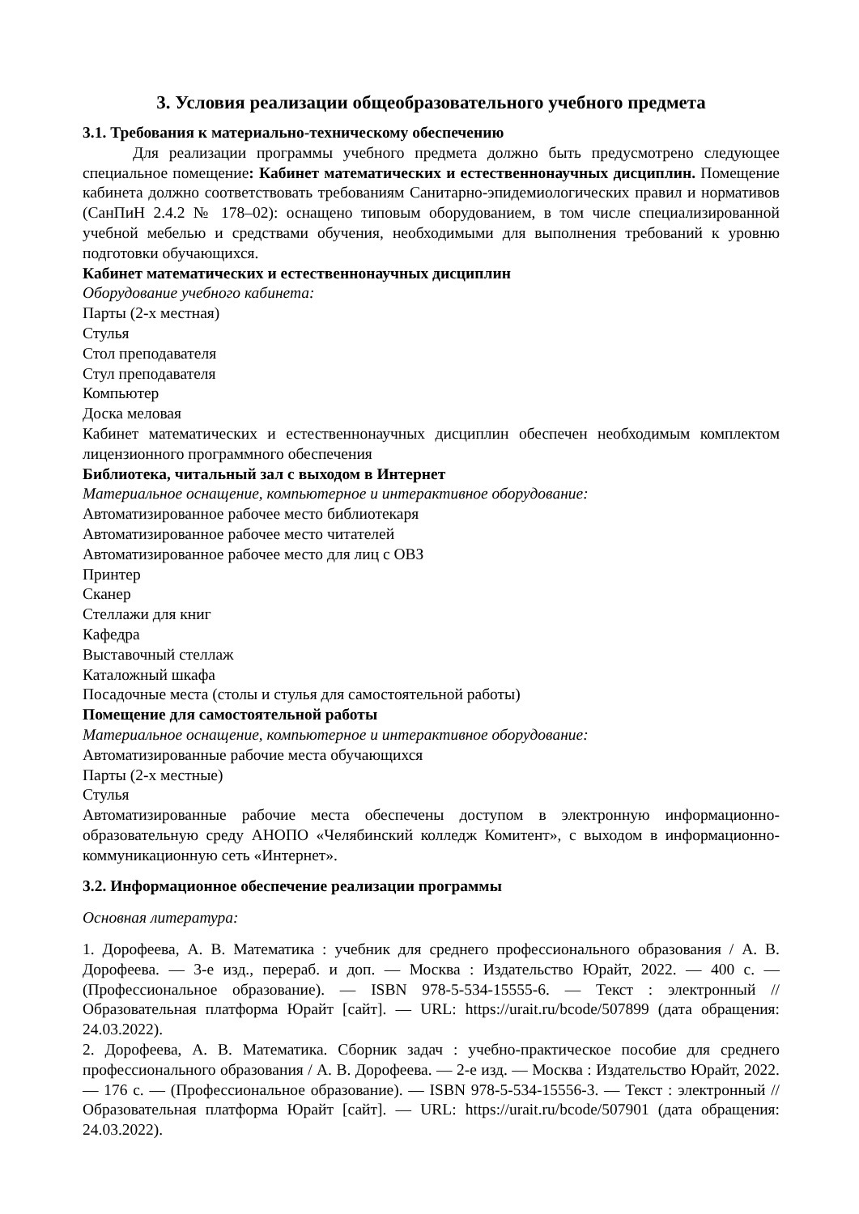3. Условия реализации общеобразовательного учебного предмета
3.1. Требования к материально-техническому обеспечению
Для реализации программы учебного предмета должно быть предусмотрено следующее специальное помещение: Кабинет математических и естественнонаучных дисциплин. Помещение кабинета должно соответствовать требованиям Санитарно-эпидемиологических правил и нормативов (СанПиН 2.4.2 № 178–02): оснащено типовым оборудованием, в том числе специализированной учебной мебелью и средствами обучения, необходимыми для выполнения требований к уровню подготовки обучающихся.
Кабинет математических и естественнонаучных дисциплин
Оборудование учебного кабинета:
Парты (2-х местная)
Стулья
Стол преподавателя
Стул преподавателя
Компьютер
Доска меловая
Кабинет математических и естественнонаучных дисциплин обеспечен необходимым комплектом лицензионного программного обеспечения
Библиотека, читальный зал с выходом в Интернет
Материальное оснащение, компьютерное и интерактивное оборудование:
Автоматизированное рабочее место библиотекаря
Автоматизированное рабочее место читателей
Автоматизированное рабочее место для лиц с ОВЗ
Принтер
Сканер
Стеллажи для книг
Кафедра
Выставочный стеллаж
Каталожный шкафа
Посадочные места (столы и стулья для самостоятельной работы)
Помещение для самостоятельной работы
Материальное оснащение, компьютерное и интерактивное оборудование:
Автоматизированные рабочие места обучающихся
Парты (2-х местные)
Стулья
Автоматизированные рабочие места обеспечены доступом в электронную информационно-образовательную среду АНОПО «Челябинский колледж Комитент», с выходом в информационно-коммуникационную сеть «Интернет».
3.2. Информационное обеспечение реализации программы
Основная литература:
1. Дорофеева, А. В. Математика : учебник для среднего профессионального образования / А. В. Дорофеева. — 3-е изд., перераб. и доп. — Москва : Издательство Юрайт, 2022. — 400 с. — (Профессиональное образование). — ISBN 978-5-534-15555-6. — Текст : электронный // Образовательная платформа Юрайт [сайт]. — URL: https://urait.ru/bcode/507899 (дата обращения: 24.03.2022).
2. Дорофеева, А. В. Математика. Сборник задач : учебно-практическое пособие для среднего профессионального образования / А. В. Дорофеева. — 2-е изд. — Москва : Издательство Юрайт, 2022. — 176 с. — (Профессиональное образование). — ISBN 978-5-534-15556-3. — Текст : электронный // Образовательная платформа Юрайт [сайт]. — URL: https://urait.ru/bcode/507901 (дата обращения: 24.03.2022).